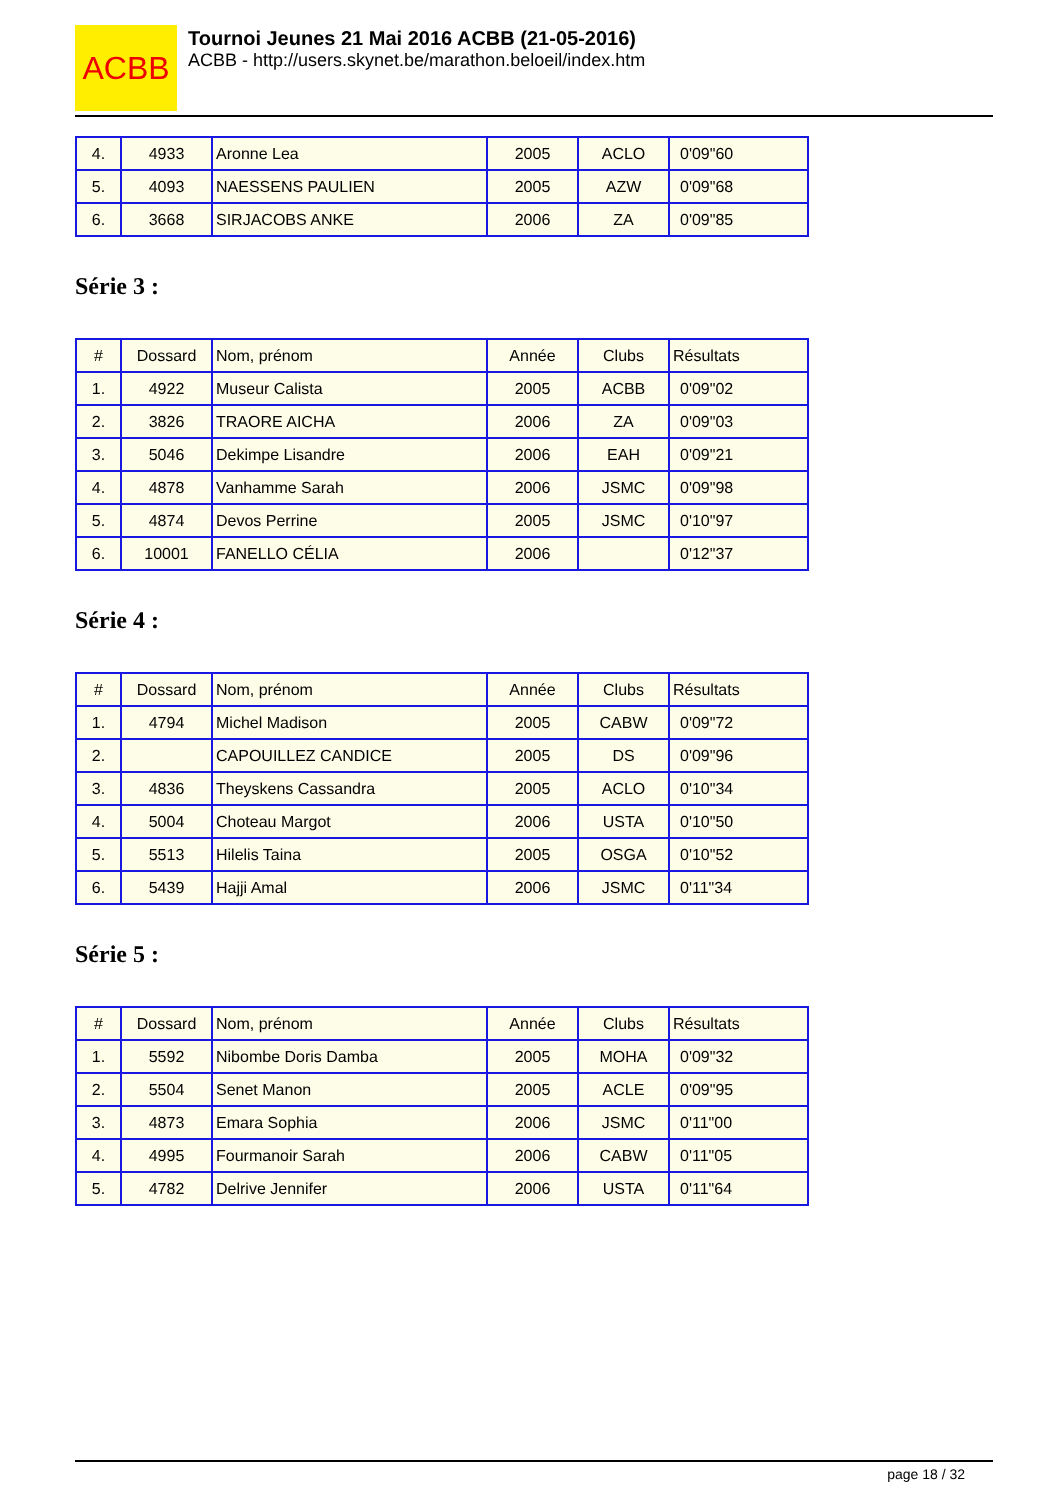ACBB
Tournoi Jeunes 21 Mai 2016 ACBB (21-05-2016)
ACBB - http://users.skynet.be/marathon.beloeil/index.htm
| 4. | 4933 | Aronne Lea | 2005 | ACLO | 0'09"60 |
| 5. | 4093 | NAESSENS PAULIEN | 2005 | AZW | 0'09"68 |
| 6. | 3668 | SIRJACOBS ANKE | 2006 | ZA | 0'09"85 |
Série 3 :
| # | Dossard | Nom, prénom | Année | Clubs | Résultats |
| --- | --- | --- | --- | --- | --- |
| 1. | 4922 | Museur Calista | 2005 | ACBB | 0'09"02 |
| 2. | 3826 | TRAORE AICHA | 2006 | ZA | 0'09"03 |
| 3. | 5046 | Dekimpe Lisandre | 2006 | EAH | 0'09"21 |
| 4. | 4878 | Vanhamme Sarah | 2006 | JSMC | 0'09"98 |
| 5. | 4874 | Devos Perrine | 2005 | JSMC | 0'10"97 |
| 6. | 10001 | FANELLO CÉLIA | 2006 | | 0'12"37 |
Série 4 :
| # | Dossard | Nom, prénom | Année | Clubs | Résultats |
| --- | --- | --- | --- | --- | --- |
| 1. | 4794 | Michel Madison | 2005 | CABW | 0'09"72 |
| 2. | | CAPOUILLEZ CANDICE | 2005 | DS | 0'09"96 |
| 3. | 4836 | Theyskens Cassandra | 2005 | ACLO | 0'10"34 |
| 4. | 5004 | Choteau Margot | 2006 | USTA | 0'10"50 |
| 5. | 5513 | Hilelis Taina | 2005 | OSGA | 0'10"52 |
| 6. | 5439 | Hajji Amal | 2006 | JSMC | 0'11"34 |
Série 5 :
| # | Dossard | Nom, prénom | Année | Clubs | Résultats |
| --- | --- | --- | --- | --- | --- |
| 1. | 5592 | Nibombe Doris Damba | 2005 | MOHA | 0'09"32 |
| 2. | 5504 | Senet Manon | 2005 | ACLE | 0'09"95 |
| 3. | 4873 | Emara Sophia | 2006 | JSMC | 0'11"00 |
| 4. | 4995 | Fourmanoir Sarah | 2006 | CABW | 0'11"05 |
| 5. | 4782 | Delrive Jennifer | 2006 | USTA | 0'11"64 |
page 18 / 32